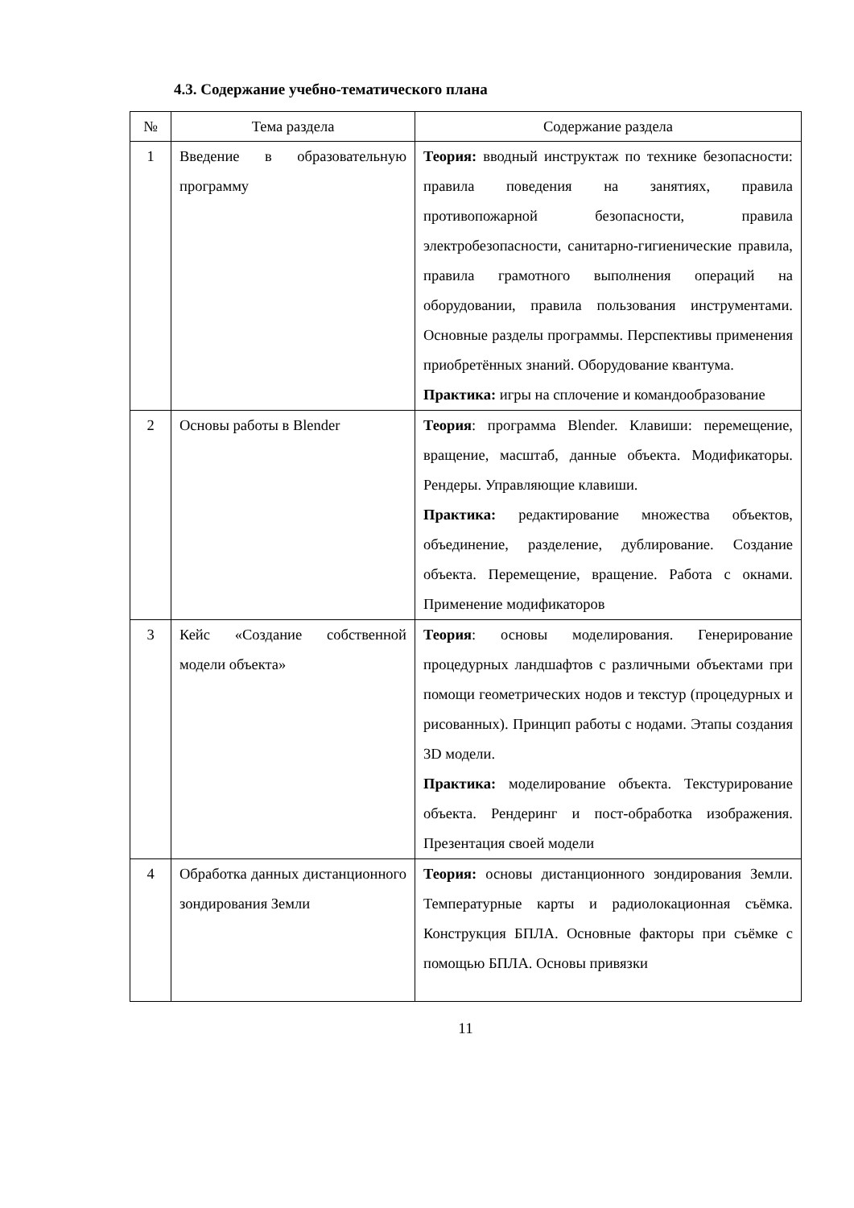4.3. Содержание учебно-тематического плана
| № | Тема раздела | Содержание раздела |
| --- | --- | --- |
| 1 | Введение в образовательную программу | Теория: вводный инструктаж по технике безопасности: правила поведения на занятиях, правила противопожарной безопасности, правила электробезопасности, санитарно-гигиенические правила, правила грамотного выполнения операций на оборудовании, правила пользования инструментами. Основные разделы программы. Перспективы применения приобретённых знаний. Оборудование квантума. Практика: игры на сплочение и командообразование |
| 2 | Основы работы в Blender | Теория : программа Blender. Клавиши: перемещение, вращение, масштаб, данные объекта. Модификаторы. Рендеры. Управляющие клавиши. Практика: редактирование множества объектов, объединение, разделение, дублирование. Создание объекта. Перемещение, вращение. Работа с окнами. Применение модификаторов |
| 3 | Кейс «Создание собственной модели объекта» | Теория : основы моделирования. Генерирование процедурных ландшафтов с различными объектами при помощи геометрических нодов и текстур (процедурных и рисованных). Принцип работы с нодами. Этапы создания 3D модели. Практика: моделирование объекта. Текстурирование объекта. Рендеринг и пост-обработка изображения. Презентация своей модели |
| 4 | Обработка данных дистанционного зондирования Земли | Теория: основы дистанционного зондирования Земли. Температурные карты и радиолокационная съёмка. Конструкция БПЛА. Основные факторы при съёмке с помощью БПЛА. Основы привязки |
11